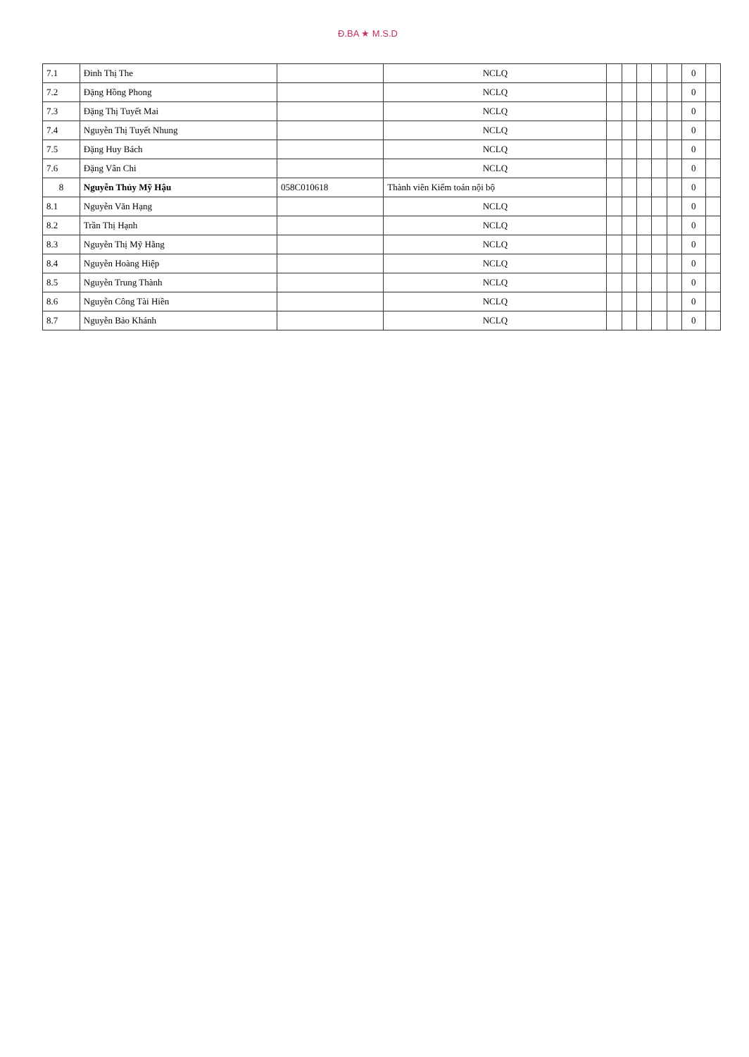Đ.BA ★ M.S.D
| 7.1 | Đinh Thị The | | NCLQ | | | | | | 0 | |
| 7.2 | Đặng Hồng Phong | | NCLQ | | | | | | 0 | |
| 7.3 | Đặng Thị Tuyết Mai | | NCLQ | | | | | | 0 | |
| 7.4 | Nguyễn Thị Tuyết Nhung | | NCLQ | | | | | | 0 | |
| 7.5 | Đặng Huy Bách | | NCLQ | | | | | | 0 | |
| 7.6 | Đặng Vân Chi | | NCLQ | | | | | | 0 | |
| 8 | Nguyễn Thủy Mỹ Hậu | 058C010618 | Thành viên Kiểm toán nội bộ | | | | | | 0 | |
| 8.1 | Nguyễn Văn Hạng | | NCLQ | | | | | | 0 | |
| 8.2 | Trần Thị Hạnh | | NCLQ | | | | | | 0 | |
| 8.3 | Nguyễn Thị Mỹ Hằng | | NCLQ | | | | | | 0 | |
| 8.4 | Nguyễn Hoàng Hiệp | | NCLQ | | | | | | 0 | |
| 8.5 | Nguyễn Trung Thành | | NCLQ | | | | | | 0 | |
| 8.6 | Nguyễn Công Tài Hiền | | NCLQ | | | | | | 0 | |
| 8.7 | Nguyễn Bảo Khánh | | NCLQ | | | | | | 0 | |